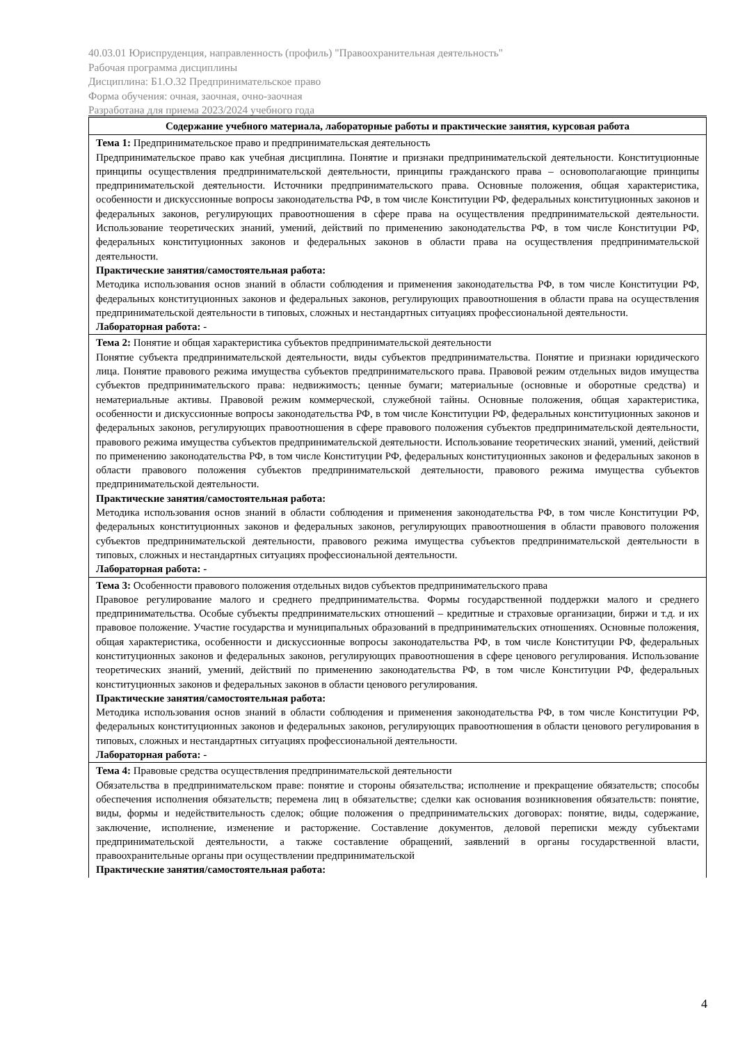40.03.01 Юриспруденция, направленность (профиль) "Правоохранительная деятельность"
Рабочая программа дисциплины
Дисциплина: Б1.О.32 Предпринимательское право
Форма обучения: очная, заочная, очно-заочная
Разработана для приема 2023/2024 учебного года
| Содержание учебного материала, лабораторные работы и практические занятия, курсовая работа |
| --- |
| Тема 1: Предпринимательское право и предпринимательская деятельность Предпринимательское право как учебная дисциплина. Понятие и признаки предпринимательской деятельности. Конституционные принципы осуществления предпринимательской деятельности, принципы гражданского права – основополагающие принципы предпринимательской деятельности. Источники предпринимательского права. Основные положения, общая характеристика, особенности и дискуссионные вопросы законодательства РФ, в том числе Конституции РФ, федеральных конституционных законов и федеральных законов, регулирующих правоотношения в сфере права на осуществления предпринимательской деятельности. Использование теоретических знаний, умений, действий по применению законодательства РФ, в том числе Конституции РФ, федеральных конституционных законов и федеральных законов в области права на осуществления предпринимательской деятельности. Практические занятия/самостоятельная работа: Методика использования основ знаний в области соблюдения и применения законодательства РФ, в том числе Конституции РФ, федеральных конституционных законов и федеральных законов, регулирующих правоотношения в области права на осуществления предпринимательской деятельности в типовых, сложных и нестандартных ситуациях профессиональной деятельности. Лабораторная работа: - |
| Тема 2: Понятие и общая характеристика субъектов предпринимательской деятельности Понятие субъекта предпринимательской деятельности, виды субъектов предпринимательства. Понятие и признаки юридического лица. Понятие правового режима имущества субъектов предпринимательского права. Правовой режим отдельных видов имущества субъектов предпринимательского права: недвижимость; ценные бумаги; материальные (основные и оборотные средства) и нематериальные активы. Правовой режим коммерческой, служебной тайны. Основные положения, общая характеристика, особенности и дискуссионные вопросы законодательства РФ, в том числе Конституции РФ, федеральных конституционных законов и федеральных законов, регулирующих правоотношения в сфере правового положения субъектов предпринимательской деятельности, правового режима имущества субъектов предпринимательской деятельности. Использование теоретических знаний, умений, действий по применению законодательства РФ, в том числе Конституции РФ, федеральных конституционных законов и федеральных законов в области правового положения субъектов предпринимательской деятельности, правового режима имущества субъектов предпринимательской деятельности. Практические занятия/самостоятельная работа: Методика использования основ знаний в области соблюдения и применения законодательства РФ, в том числе Конституции РФ, федеральных конституционных законов и федеральных законов, регулирующих правоотношения в области правового положения субъектов предпринимательской деятельности, правового режима имущества субъектов предпринимательской деятельности в типовых, сложных и нестандартных ситуациях профессиональной деятельности. Лабораторная работа: - |
| Тема 3: Особенности правового положения отдельных видов субъектов предпринимательского права Правовое регулирование малого и среднего предпринимательства. Формы государственной поддержки малого и среднего предпринимательства. Особые субъекты предпринимательских отношений – кредитные и страховые организации, биржи и т.д. и их правовое положение. Участие государства и муниципальных образований в предпринимательских отношениях. Основные положения, общая характеристика, особенности и дискуссионные вопросы законодательства РФ, в том числе Конституции РФ, федеральных конституционных законов и федеральных законов, регулирующих правоотношения в сфере ценового регулирования. Использование теоретических знаний, умений, действий по применению законодательства РФ, в том числе Конституции РФ, федеральных конституционных законов и федеральных законов в области ценового регулирования. Практические занятия/самостоятельная работа: Методика использования основ знаний в области соблюдения и применения законодательства РФ, в том числе Конституции РФ, федеральных конституционных законов и федеральных законов, регулирующих правоотношения в области ценового регулирования в типовых, сложных и нестандартных ситуациях профессиональной деятельности. Лабораторная работа: - |
| Тема 4: Правовые средства осуществления предпринимательской деятельности Обязательства в предпринимательском праве: понятие и стороны обязательства; исполнение и прекращение обязательств; способы обеспечения исполнения обязательств; перемена лиц в обязательстве; сделки как основания возникновения обязательств: понятие, виды, формы и недействительность сделок; общие положения о предпринимательских договорах: понятие, виды, содержание, заключение, исполнение, изменение и расторжение. Составление документов, деловой переписки между субъектами предпринимательской деятельности, а также составление обращений, заявлений в органы государственной власти, правоохранительные органы при осуществлении предпринимательской Практические занятия/самостоятельная работа: |
4